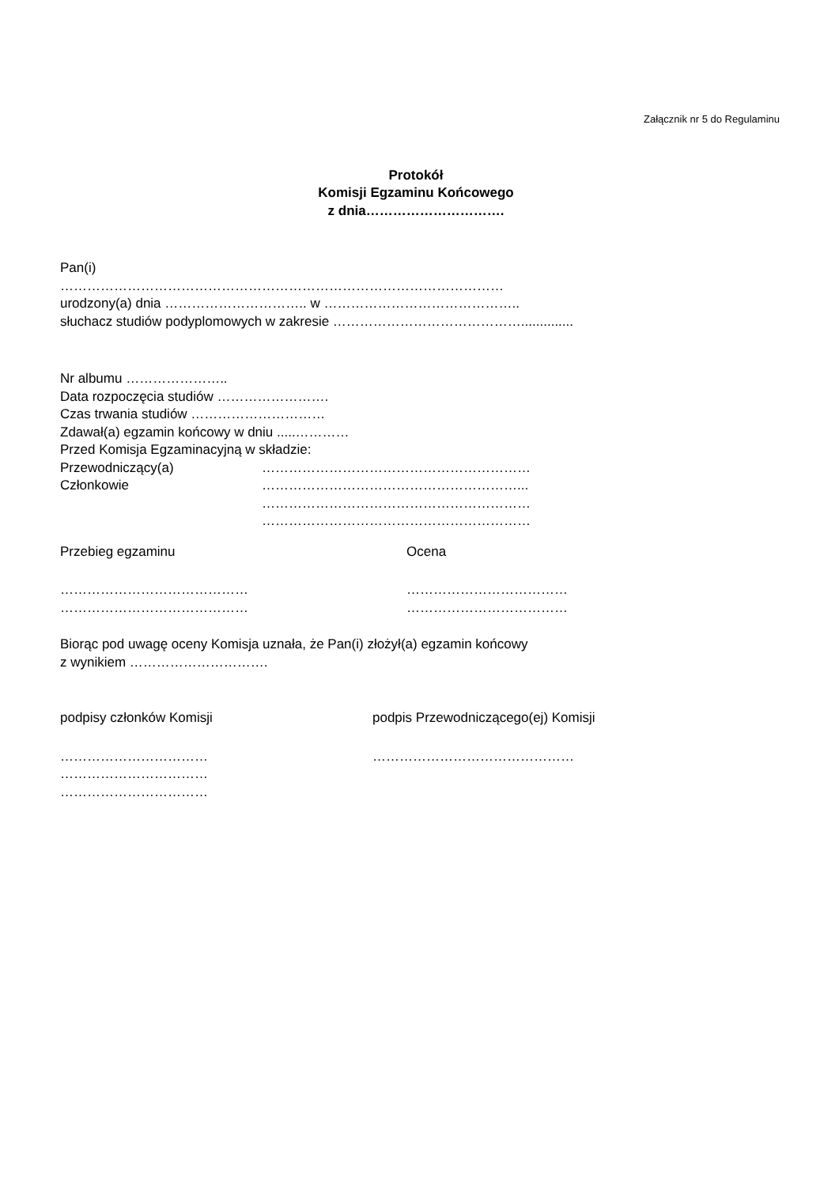Załącznik nr 5 do Regulaminu
Protokół
Komisji Egzaminu Końcowego
z dnia………………………….
Pan(i)
………………………………………………………………………………………
urodzony(a) dnia ………………………….. w ……………………………………..
słuchacz studiów podyplomowych w zakresie ……………………………………..............
Nr albumu …………………..
Data rozpoczęcia studiów …………………….
Czas trwania studiów …………………………
Zdawał(a) egzamin końcowy w dniu .....…………
Przed Komisja Egzaminacyjną w składzie:
Przewodniczący(a) ……………………………………………………
Członkowie …………………………………………………...
……………………………………………………
……………………………………………………
Przebieg egzaminu Ocena
…………………………………… ………………………………
…………………………………… ………………………………
Biorąc pod uwagę oceny Komisja uznała, że Pan(i) złożył(a) egzamin końcowy
z wynikiem ………………………….
podpisy członków Komisji podpis Przewodniczącego(ej) Komisji
…………………………… ………………………………………
……………………………
……………………………